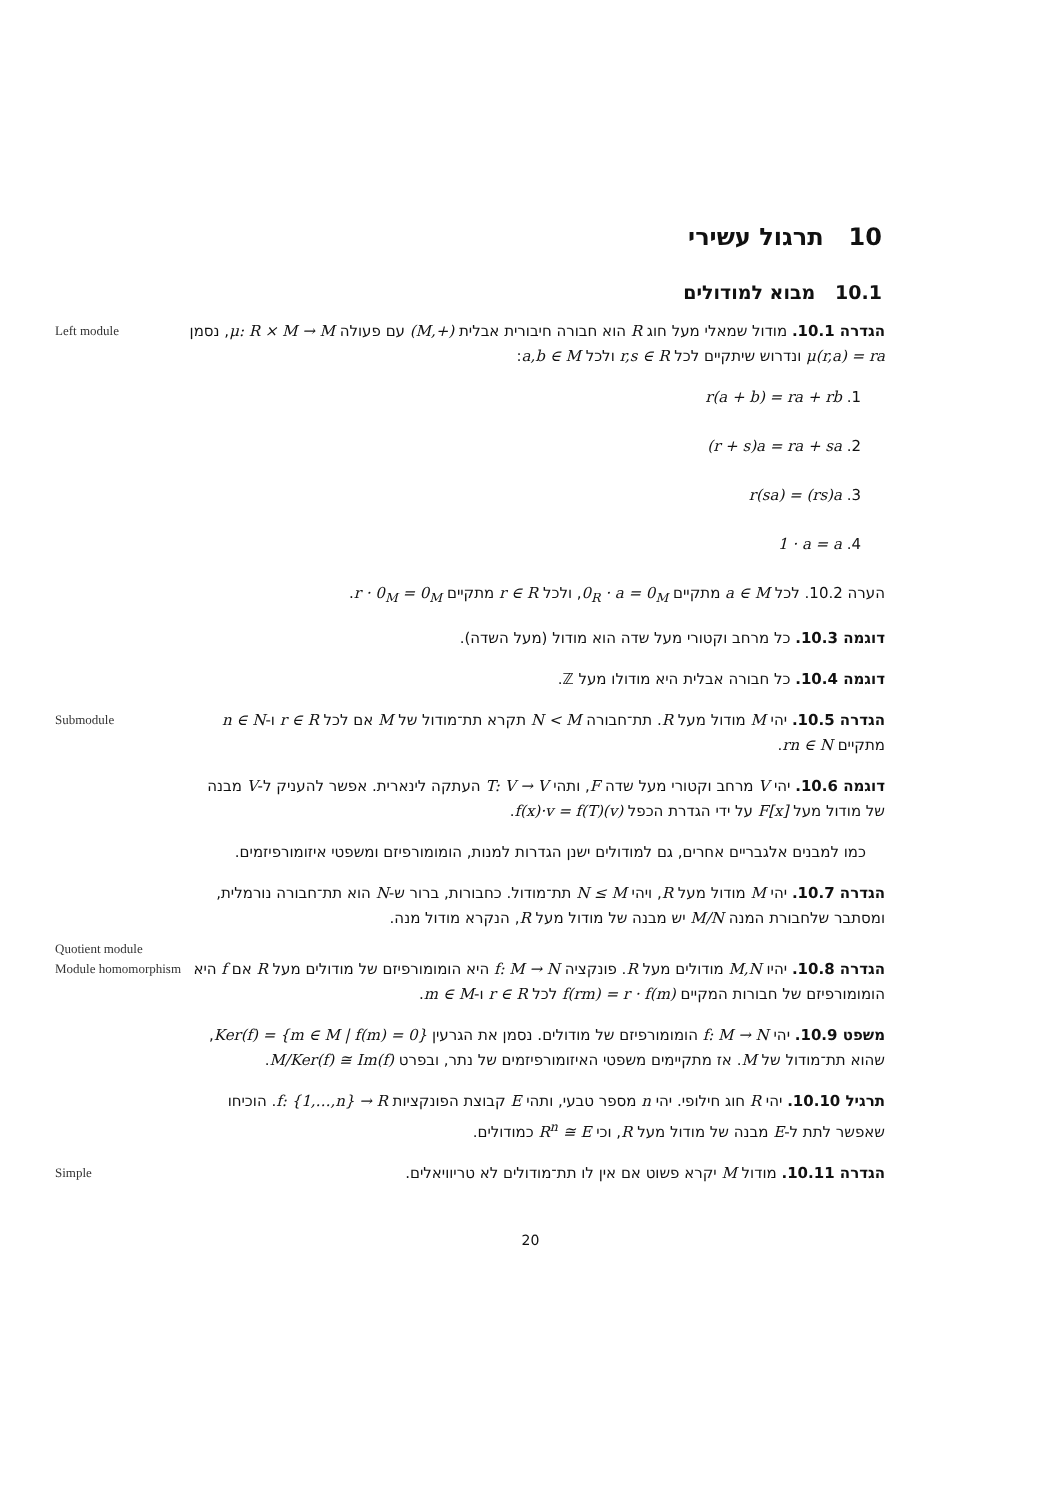10 תרגול עשירי
10.1 מבוא למודולים
Left module
הגדרה 10.1. מודול שמאלי מעל חוג R הוא חבורה חיבורית אבלית (M,+) עם פעולה μ: R × M → M, נסמן μ(r,a) = ra ונדרוש שיתקיים לכל r,s ∈ R ולכל a,b ∈ M:
1. r(a + b) = ra + rb
2. (r + s)a = ra + sa
3. r(sa) = (rs)a
4. 1 · a = a
הערה 10.2. לכל a ∈ M מתקיים 0<sub>R</sub> · a = 0<sub>M</sub>, ולכל r ∈ R מתקיים r · 0<sub>M</sub> = 0<sub>M</sub>.
דוגמה 10.3. כל מרחב וקטורי מעל שדה הוא מודול (מעל השדה).
דוגמה 10.4. כל חבורה אבלית היא מודולו מעל ℤ.
Submodule
הגדרה 10.5. יהי M מודול מעל R. תת־חבורה N < M תקרא תת־מודול של M אם לכל r ∈ R ו-n ∈ N מתקיים rn ∈ N.
דוגמה 10.6. יהי V מרחב וקטורי מעל שדה F, ותהי T: V → V העתקה לינארית. אפשר להעניק ל-V מבנה של מודול מעל F[x] על ידי הגדרת הכפל f(x)·v = f(T)(v).
כמו למבנים אלגבריים אחרים, גם למודולים ישנן הגדרות למנות, הומומורפיזם ומשפטי איזומורפיזמים.
Quotient module
הגדרה 10.7. יהי M מודול מעל R, ויהי N ≤ M תת־מודול. כחבורות, ברור ש-N הוא תת־חבורה נורמלית, ומסתבר שלחבורת המנה M/N יש מבנה של מודול מעל R, הנקרא מודול מנה.
Module homomorphism
הגדרה 10.8. יהיו M,N מודולים מעל R. פונקציה f: M → N היא הומומורפיזם של מודולים מעל R אם f היא הומומורפיזם של חבורות המקיים f(rm) = r · f(m) לכל r ∈ R ו-m ∈ M.
משפט 10.9. יהי f: M → N הומומורפיזם של מודולים. נסמן את הגרעין Ker(f) = {m ∈ M | f(m) = 0}, שהוא תת־מודול של M. אז מתקיימים משפטי האיזומורפיזמים של נתר, ובפרט M/Ker(f) ≅ Im(f).
תרגיל 10.10. יהי R חוג חילופי. יהי n מספר טבעי, ותהי E קבוצת הפונקציות f: {1,…,n} → R. הוכיחו שאפשר לתת ל-E מבנה של מודול מעל R, וכי R<sup>n</sup> ≅ E כמודולים.
Simple
הגדרה 10.11. מודול M יקרא פשוט אם אין לו תת־מודולים לא טריוויאלים.
20